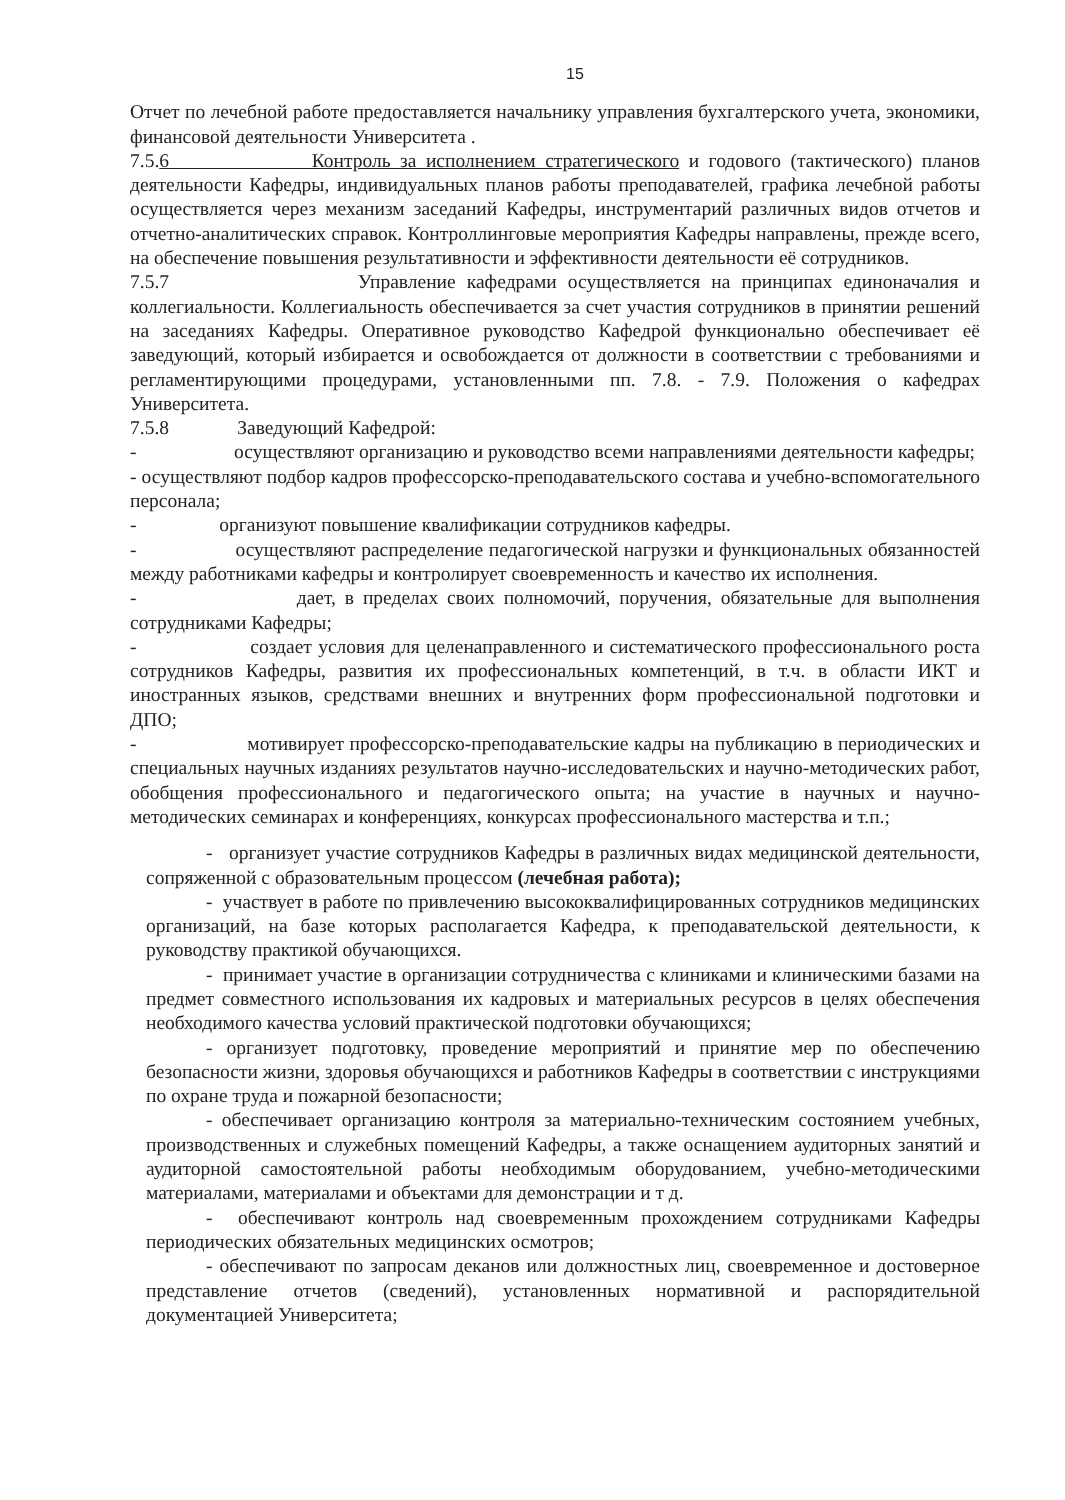15
Отчет по лечебной работе предоставляется начальнику управления бухгалтерского учета, экономики, финансовой деятельности Университета .
7.5.6 Контроль за исполнением стратегического и годового (тактического) планов деятельности Кафедры, индивидуальных планов работы преподавателей, графика лечебной работы осуществляется через механизм заседаний Кафедры, инструментарий различных видов отчетов и отчетно-аналитических справок. Контроллинговые мероприятия Кафедры направлены, прежде всего, на обеспечение повышения результативности и эффективности деятельности её сотрудников.
7.5.7 Управление кафедрами осуществляется на принципах единоначалия и коллегиальности. Коллегиальность обеспечивается за счет участия сотрудников в принятии решений на заседаниях Кафедры. Оперативное руководство Кафедрой функционально обеспечивает её заведующий, который избирается и освобождается от должности в соответствии с требованиями и регламентирующими процедурами, установленными пп. 7.8. - 7.9. Положения о кафедрах Университета.
7.5.8 Заведующий Кафедрой:
- осуществляют организацию и руководство всеми направлениями деятельности кафедры;
- осуществляют подбор кадров профессорско-преподавательского состава и учебно-вспомогательного персонала;
- организуют повышение квалификации сотрудников кафедры.
- осуществляют распределение педагогической нагрузки и функциональных обязанностей между работниками кафедры и контролирует своевременность и качество их исполнения.
- дает, в пределах своих полномочий, поручения, обязательные для выполнения сотрудниками Кафедры;
- создает условия для целенаправленного и систематического профессионального роста сотрудников Кафедры, развития их профессиональных компетенций, в т.ч. в области ИКТ и иностранных языков, средствами внешних и внутренних форм профессиональной подготовки и ДПО;
- мотивирует профессорско-преподавательские кадры на публикацию в периодических и специальных научных изданиях результатов научно-исследовательских и научно-методических работ, обобщения профессионального и педагогического опыта; на участие в научных и научно-методических семинарах и конференциях, конкурсах профессионального мастерства и т.п.;
- организует участие сотрудников Кафедры в различных видах медицинской деятельности, сопряженной с образовательным процессом (лечебная работа);
- участвует в работе по привлечению высококвалифицированных сотрудников медицинских организаций, на базе которых располагается Кафедра, к преподавательской деятельности, к руководству практикой обучающихся.
- принимает участие в организации сотрудничества с клиниками и клиническими базами на предмет совместного использования их кадровых и материальных ресурсов в целях обеспечения необходимого качества условий практической подготовки обучающихся;
- организует подготовку, проведение мероприятий и принятие мер по обеспечению безопасности жизни, здоровья обучающихся и работников Кафедры в соответствии с инструкциями по охране труда и пожарной безопасности;
- обеспечивает организацию контроля за материально-техническим состоянием учебных, производственных и служебных помещений Кафедры, а также оснащением аудиторных занятий и аудиторной самостоятельной работы необходимым оборудованием, учебно-методическими материалами, материалами и объектами для демонстрации и т д.
- обеспечивают контроль над своевременным прохождением сотрудниками Кафедры периодических обязательных медицинских осмотров;
- обеспечивают по запросам деканов или должностных лиц, своевременное и достоверное представление отчетов (сведений), установленных нормативной и распорядительной документацией Университета;